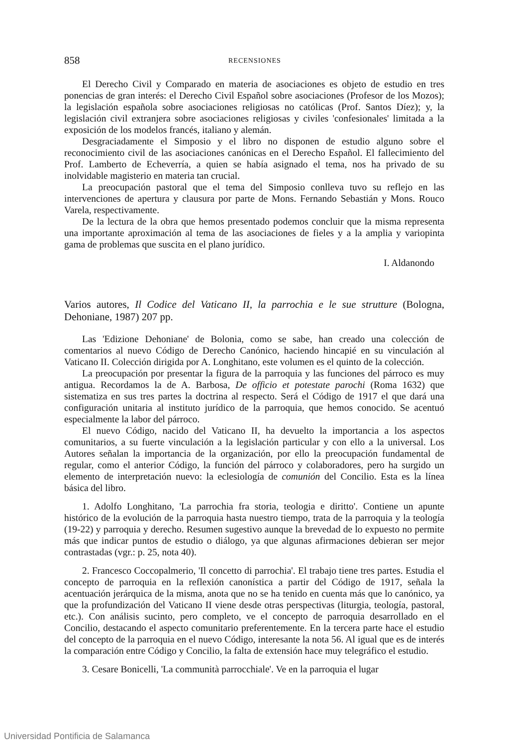858 RECENSIONES
El Derecho Civil y Comparado en materia de asociaciones es objeto de estudio en tres ponencias de gran interés: el Derecho Civil Español sobre asociaciones (Profesor de los Mozos); la legislación española sobre asociaciones religiosas no católicas (Prof. Santos Díez); y, la legislación civil extranjera sobre asociaciones religiosas y civiles 'confesionales' limitada a la exposición de los modelos francés, italiano y alemán.
Desgraciadamente el Simposio y el libro no disponen de estudio alguno sobre el reconocimiento civil de las asociaciones canónicas en el Derecho Español. El fallecimiento del Prof. Lamberto de Echeverría, a quien se había asignado el tema, nos ha privado de su inolvidable magisterio en materia tan crucial.
La preocupación pastoral que el tema del Simposio conlleva tuvo su reflejo en las intervenciones de apertura y clausura por parte de Mons. Fernando Sebastián y Mons. Rouco Varela, respectivamente.
De la lectura de la obra que hemos presentado podemos concluir que la misma representa una importante aproximación al tema de las asociaciones de fieles y a la amplia y variopinta gama de problemas que suscita en el plano jurídico.
I. Aldanondo
Varios autores, Il Codice del Vaticano II, la parrochia e le sue strutture (Bologna, Dehoniane, 1987) 207 pp.
Las 'Edizione Dehoniane' de Bolonia, como se sabe, han creado una colección de comentarios al nuevo Código de Derecho Canónico, haciendo hincapié en su vinculación al Vaticano II. Colección dirigida por A. Longhitano, este volumen es el quinto de la colección.
La preocupación por presentar la figura de la parroquia y las funciones del párroco es muy antigua. Recordamos la de A. Barbosa, De officio et potestate parochi (Roma 1632) que sistematiza en sus tres partes la doctrina al respecto. Será el Código de 1917 el que dará una configuración unitaria al instituto jurídico de la parroquia, que hemos conocido. Se acentuó especialmente la labor del párroco.
El nuevo Código, nacido del Vaticano II, ha devuelto la importancia a los aspectos comunitarios, a su fuerte vinculación a la legislación particular y con ello a la universal. Los Autores señalan la importancia de la organización, por ello la preocupación fundamental de regular, como el anterior Código, la función del párroco y colaboradores, pero ha surgido un elemento de interpretación nuevo: la eclesiología de comunión del Concilio. Esta es la línea básica del libro.
1. Adolfo Longhitano, 'La parrochia fra storia, teologia e diritto'. Contiene un apunte histórico de la evolución de la parroquia hasta nuestro tiempo, trata de la parroquia y la teología (19-22) y parroquia y derecho. Resumen sugestivo aunque la brevedad de lo expuesto no permite más que indicar puntos de estudio o diálogo, ya que algunas afirmaciones debieran ser mejor contrastadas (vgr.: p. 25, nota 40).
2. Francesco Coccopalmerio, 'Il concetto di parrochia'. El trabajo tiene tres partes. Estudia el concepto de parroquia en la reflexión canonística a partir del Código de 1917, señala la acentuación jerárquica de la misma, anota que no se ha tenido en cuenta más que lo canónico, ya que la profundización del Vaticano II viene desde otras perspectivas (liturgia, teología, pastoral, etc.). Con análisis sucinto, pero completo, ve el concepto de parroquia desarrollado en el Concilio, destacando el aspecto comunitario preferentemente. En la tercera parte hace el estudio del concepto de la parroquia en el nuevo Código, interesante la nota 56. Al igual que es de interés la comparación entre Código y Concilio, la falta de extensión hace muy telegráfico el estudio.
3. Cesare Bonicelli, 'La communità parrocchiale'. Ve en la parroquia el lugar
Universidad Pontificia de Salamanca